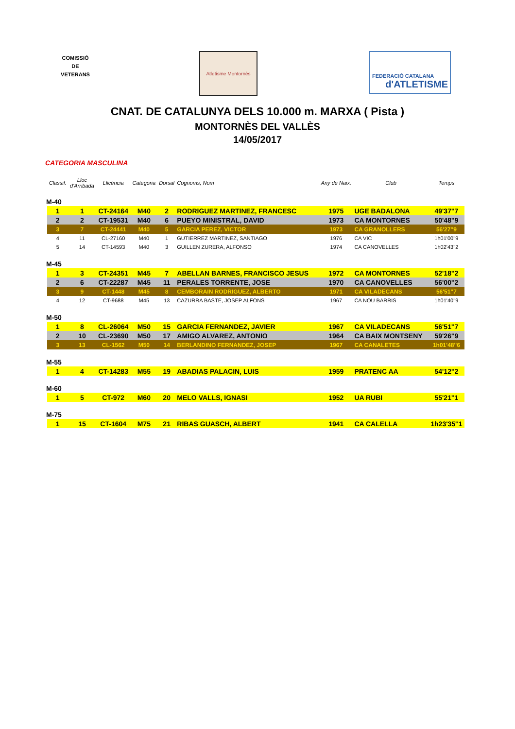COMISSIÓ
DE
VETERANS
Atletisme Montornès FEDERACIÓ CATALANA
d'ATLETISME
CNAT. DE CATALUNYA DELS 10.000 m. MARXA ( Pista )
MONTORNÈS DEL VALLÈS
14/05/2017
CATEGORIA MASCULINA
| | Classif. | Lloc d'Arribada | Llicència | Categoria | Dorsal | Cognoms, Nom | Any de Naix. | Club | Temps |
| --- | --- | --- | --- | --- | --- | --- | --- | --- | --- |
| M-40 | | | | | | | | | |
| | 1 | 1 | CT-24164 | M40 | 2 | RODRIGUEZ MARTINEZ, FRANCESC | 1975 | UGE BADALONA | 49'37''7 |
| | 2 | 2 | CT-19531 | M40 | 6 | PUEYO MINISTRAL, DAVID | 1973 | CA MONTORNES | 50'48''9 |
| | 3 | 7 | CT-24441 | M40 | 5 | GARCIA PEREZ, VICTOR | 1973 | CA GRANOLLERS | 56'27''9 |
| | 4 | 11 | CL-27160 | M40 | 1 | GUTIERREZ MARTINEZ, SANTIAGO | 1976 | CA VIC | 1h01'00''9 |
| | 5 | 14 | CT-14593 | M40 | 3 | GUILLEN ZURERA, ALFONSO | 1974 | CA CANOVELLES | 1h02'43''2 |
| M-45 | | | | | | | | | |
| | 1 | 3 | CT-24351 | M45 | 7 | ABELLAN BARNES, FRANCISCO JESUS | 1972 | CA MONTORNES | 52'18''2 |
| | 2 | 6 | CT-22287 | M45 | 11 | PERALES TORRENTE, JOSE | 1970 | CA CANOVELLES | 56'00''2 |
| | 3 | 9 | CT-1448 | M45 | 8 | CEMBORAIN RODRIGUEZ, ALBERTO | 1971 | CA VILADECANS | 56'51''7 |
| | 4 | 12 | CT-9688 | M45 | 13 | CAZURRA BASTE, JOSEP ALFONS | 1967 | CA NOU BARRIS | 1h01'40''9 |
| M-50 | | | | | | | | | |
| | 1 | 8 | CL-26064 | M50 | 15 | GARCIA FERNANDEZ, JAVIER | 1967 | CA VILADECANS | 56'51''7 |
| | 2 | 10 | CL-23690 | M50 | 17 | AMIGO ALVAREZ, ANTONIO | 1964 | CA BAIX MONTSENY | 59'26''9 |
| | 3 | 13 | CL-1562 | M50 | 14 | BERLANDINO FERNANDEZ, JOSEP | 1967 | CA CANALETES | 1h01'48''6 |
| M-55 | | | | | | | | | |
| | 1 | 4 | CT-14283 | M55 | 19 | ABADIAS PALACIN, LUIS | 1959 | PRATENC AA | 54'12''2 |
| M-60 | | | | | | | | | |
| | 1 | 5 | CT-972 | M60 | 20 | MELO VALLS, IGNASI | 1952 | UA RUBI | 55'21''1 |
| M-75 | | | | | | | | | |
| | 1 | 15 | CT-1604 | M75 | 21 | RIBAS GUASCH, ALBERT | 1941 | CA CALELLA | 1h23'35''1 |